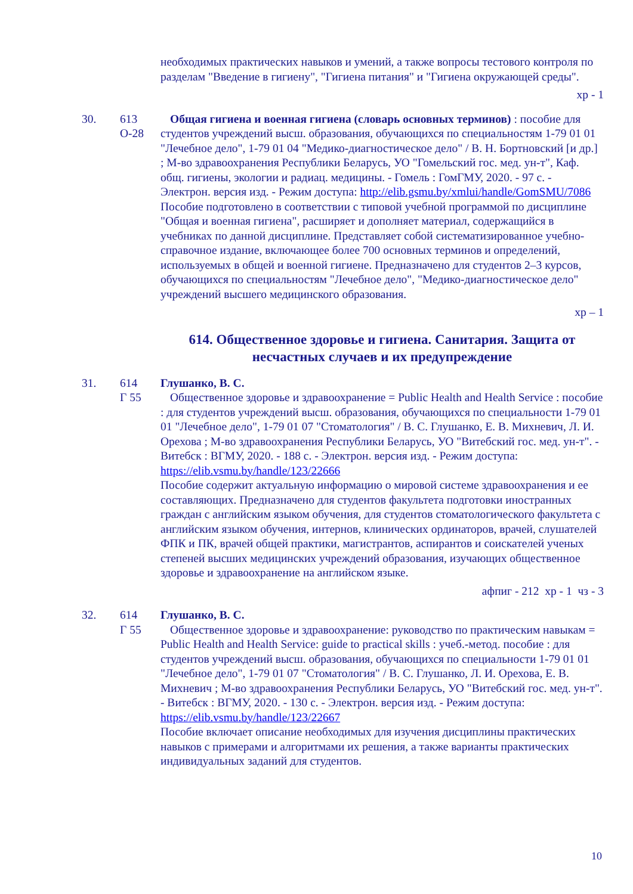необходимых практических навыков и умений, а также вопросы тестового контроля по разделам "Введение в гигиену", "Гигиена питания" и "Гигиена окружающей среды".
хр - 1
30. 613
О-28
Общая гигиена и военная гигиена (словарь основных терминов) : пособие для студентов учреждений высш. образования, обучающихся по специальностям 1-79 01 01 "Лечебное дело", 1-79 01 04 "Медико-диагностическое дело" / В. Н. Бортновский [и др.] ; М-во здравоохранения Республики Беларусь, УО "Гомельский гос. мед. ун-т", Каф. общ. гигиены, экологии и радиац. медицины. - Гомель : ГомГМУ, 2020. - 97 с. - Электрон. версия изд. - Режим доступа: http://elib.gsmu.by/xmlui/handle/GomSMU/7086
Пособие подготовлено в соответствии с типовой учебной программой по дисциплине "Общая и военная гигиена", расширяет и дополняет материал, содержащийся в учебниках по данной дисциплине. Представляет собой систематизированное учебно-справочное издание, включающее более 700 основных терминов и определений, используемых в общей и военной гигиене. Предназначено для студентов 2–3 курсов, обучающихся по специальностям "Лечебное дело", "Медико-диагностическое дело" учреждений высшего медицинского образования.
хр – 1
614. Общественное здоровье и гигиена. Санитария. Защита от несчастных случаев и их предупреждение
31. 614
Г 55
Глушанко, В. С.
Общественное здоровье и здравоохранение = Public Health and Health Service : пособие : для студентов учреждений высш. образования, обучающихся по специальности 1-79 01 01 "Лечебное дело", 1-79 01 07 "Стоматология" / В. С. Глушанко, Е. В. Михневич, Л. И. Орехова ; М-во здравоохранения Республики Беларусь, УО "Витебский гос. мед. ун-т". - Витебск : ВГМУ, 2020. - 188 с. - Электрон. версия изд. - Режим доступа: https://elib.vsmu.by/handle/123/22666
Пособие содержит актуальную информацию о мировой системе здравоохранения и ее составляющих. Предназначено для студентов факультета подготовки иностранных граждан с английским языком обучения, для студентов стоматологического факультета с английским языком обучения, интернов, клинических ординаторов, врачей, слушателей ФПК и ПК, врачей общей практики, магистрантов, аспирантов и соискателей ученых степеней высших медицинских учреждений образования, изучающих общественное здоровье и здравоохранение на английском языке.
афпиг - 212 хр - 1 чз - 3
32. 614
Г 55
Глушанко, В. С.
Общественное здоровье и здравоохранение: руководство по практическим навыкам = Public Health and Health Service: guide to practical skills : учеб.-метод. пособие : для студентов учреждений высш. образования, обучающихся по специальности 1-79 01 01 "Лечебное дело", 1-79 01 07 "Стоматология" / В. С. Глушанко, Л. И. Орехова, Е. В. Михневич ; М-во здравоохранения Республики Беларусь, УО "Витебский гос. мед. ун-т". - Витебск : ВГМУ, 2020. - 130 с. - Электрон. версия изд. - Режим доступа: https://elib.vsmu.by/handle/123/22667
Пособие включает описание необходимых для изучения дисциплины практических навыков с примерами и алгоритмами их решения, а также варианты практических индивидуальных заданий для студентов.
10